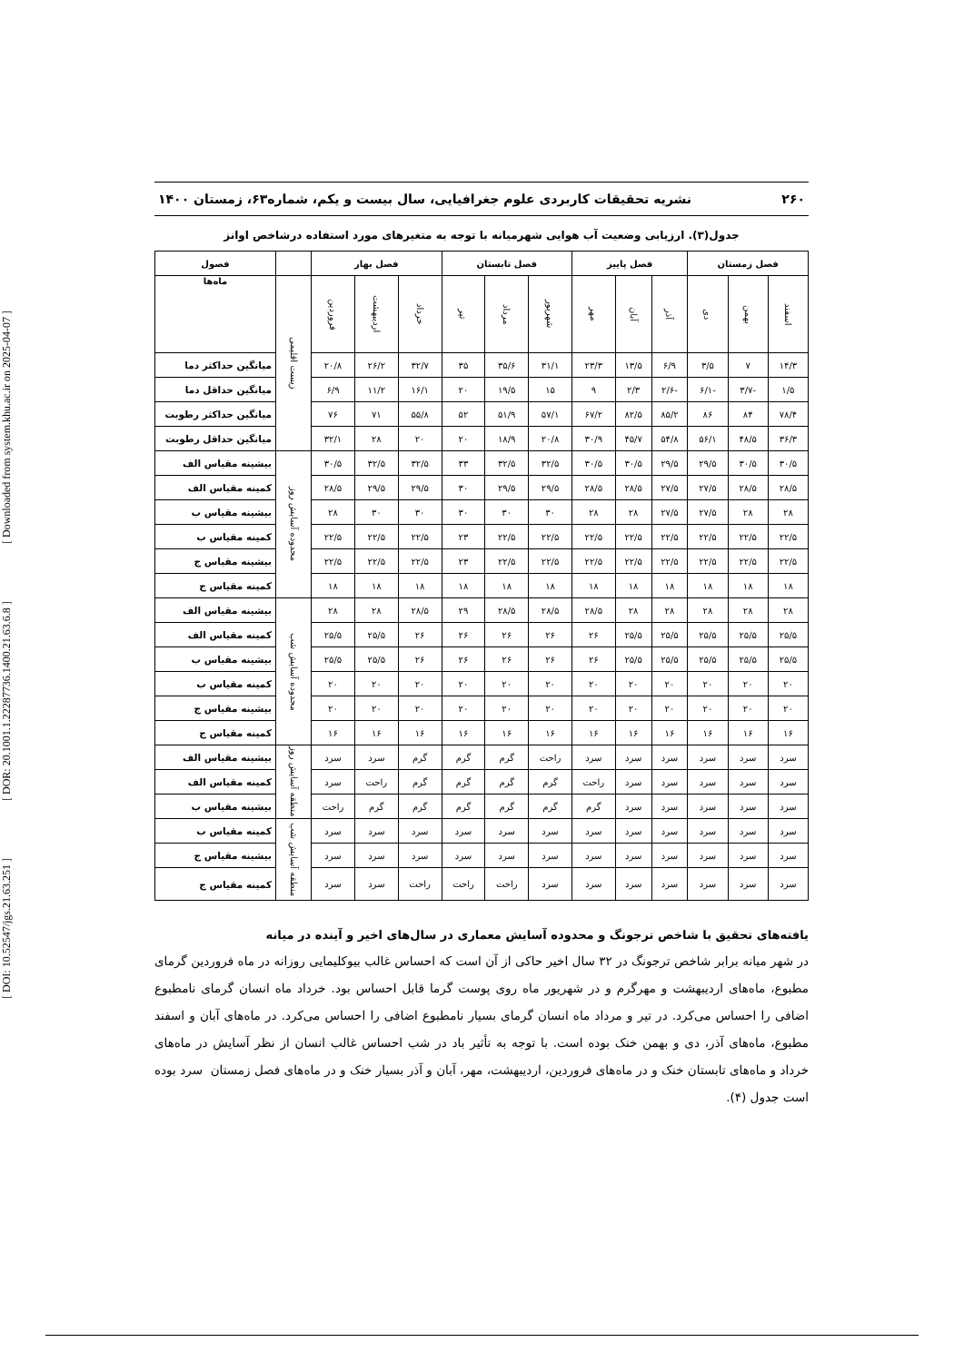[ DOI: 10.52547/jgs.21.63.251 ] [ DOR: 20.1001.1.22287736.1400.21.63.6.8 ] [ Downloaded from system.khu.ac.ir on 2025-04-07 ]
۲۶۰ نشریه تحقیقات کاربردی علوم جغرافیایی، سال بیست و یکم، شماره۶۳، زمستان ۱۴۰۰
جدول(۳). ارزیابی وضعیت آب هوایی شهرمیانه با توجه به متغیرهای مورد استفاده درشاخص اوانز
| فصل زمستان | | | فصل پاییز | | | فصل تابستان | | | فصل بهار | | | | فصول |
| --- | --- | --- | --- | --- | --- | --- | --- | --- | --- | --- | --- | --- | --- |
| اسفند | بهمن | دی | آذر | آبان | مهر | شهریور | مرداد | تیر | خرداد | اردیبهشت | فروردین | زیست اقلیمی | ماه‌ها |
| ۱۴/۳ | ۷ | ۳/۵ | ۶/۹ | ۱۳/۵ | ۲۳/۳ | ۳۱/۱ | ۳۵/۶ | ۳۵ | ۳۲/۷ | ۲۶/۲ | ۲۰/۸ | | میانگین حداکثر دما |
| ۱/۵ | -۳/۷ | -۶/۱ | -۲/۶ | ۲/۳ | ۹ | ۱۵ | ۱۹/۵ | ۲۰ | ۱۶/۱ | ۱۱/۲ | ۶/۹ | | میانگین حداقل دما |
| ۷۸/۴ | ۸۴ | ۸۶ | ۸۵/۲ | ۸۲/۵ | ۶۷/۲ | ۵۷/۱ | ۵۱/۹ | ۵۲ | ۵۵/۸ | ۷۱ | ۷۶ | | میانگین حداکثر رطوبت |
| ۳۶/۳ | ۴۸/۵ | ۵۶/۱ | ۵۴/۸ | ۴۵/۷ | ۳۰/۹ | ۲۰/۸ | ۱۸/۹ | ۲۰ | ۲۰ | ۲۸ | ۳۲/۱ | | میانگین حداقل رطوبت |
| ۳۰/۵ | ۳۰/۵ | ۲۹/۵ | ۲۹/۵ | ۳۰/۵ | ۳۰/۵ | ۳۲/۵ | ۳۲/۵ | ۳۳ | ۳۲/۵ | ۳۲/۵ | ۳۰/۵ | محدوده آسایش روز | بیشینه مقیاس الف |
| ۲۸/۵ | ۲۸/۵ | ۲۷/۵ | ۲۷/۵ | ۲۸/۵ | ۲۸/۵ | ۲۹/۵ | ۲۹/۵ | ۳۰ | ۲۹/۵ | ۲۹/۵ | ۲۸/۵ | | کمینه مقیاس الف |
| ۲۸ | ۲۸ | ۲۷/۵ | ۲۷/۵ | ۲۸ | ۲۸ | ۳۰ | ۳۰ | ۳۰ | ۳۰ | ۳۰ | ۲۸ | | بیشینه مقیاس ب |
| ۲۲/۵ | ۲۲/۵ | ۲۲/۵ | ۲۲/۵ | ۲۲/۵ | ۲۲/۵ | ۲۲/۵ | ۲۲/۵ | ۲۳ | ۲۲/۵ | ۲۲/۵ | ۲۲/۵ | | کمینه مقیاس ب |
| ۲۲/۵ | ۲۲/۵ | ۲۲/۵ | ۲۲/۵ | ۲۲/۵ | ۲۲/۵ | ۲۲/۵ | ۲۲/۵ | ۲۳ | ۲۲/۵ | ۲۲/۵ | ۲۲/۵ | | بیشینه مقیاس ج |
| ۱۸ | ۱۸ | ۱۸ | ۱۸ | ۱۸ | ۱۸ | ۱۸ | ۱۸ | ۱۸ | ۱۸ | ۱۸ | ۱۸ | | کمینه مقیاس ج |
| ۲۸ | ۲۸ | ۲۸ | ۲۸ | ۲۸ | ۲۸/۵ | ۲۸/۵ | ۲۸/۵ | ۲۹ | ۲۸/۵ | ۲۸ | ۲۸ | محدوده آسایش شب | بیشینه مقیاس الف |
| ۲۵/۵ | ۲۵/۵ | ۲۵/۵ | ۲۵/۵ | ۲۵/۵ | ۲۶ | ۲۶ | ۲۶ | ۲۶ | ۲۶ | ۲۵/۵ | ۲۵/۵ | | کمینه مقیاس الف |
| ۲۵/۵ | ۲۵/۵ | ۲۵/۵ | ۲۵/۵ | ۲۵/۵ | ۲۶ | ۲۶ | ۲۶ | ۲۶ | ۲۶ | ۲۵/۵ | ۲۵/۵ | | بیشینه مقیاس ب |
| ۲۰ | ۲۰ | ۲۰ | ۲۰ | ۲۰ | ۲۰ | ۲۰ | ۲۰ | ۲۰ | ۲۰ | ۲۰ | ۲۰ | | کمینه مقیاس ب |
| ۲۰ | ۲۰ | ۲۰ | ۲۰ | ۲۰ | ۲۰ | ۲۰ | ۲۰ | ۲۰ | ۲۰ | ۲۰ | ۲۰ | | بیشینه مقیاس ج |
| ۱۶ | ۱۶ | ۱۶ | ۱۶ | ۱۶ | ۱۶ | ۱۶ | ۱۶ | ۱۶ | ۱۶ | ۱۶ | ۱۶ | | کمینه مقیاس ج |
| سرد | سرد | سرد | سرد | سرد | سرد | راحت | گرم | گرم | گرم | سرد | سرد | منطقه آسایش روز | بیشینه مقیاس الف |
| سرد | سرد | سرد | سرد | سرد | راحت | گرم | گرم | گرم | گرم | راحت | سرد | | کمینه مقیاس الف |
| سرد | سرد | سرد | سرد | سرد | گرم | گرم | گرم | گرم | گرم | گرم | راحت | | بیشینه مقیاس ب |
| سرد | سرد | سرد | سرد | سرد | سرد | سرد | سرد | سرد | سرد | سرد | سرد | منطقه آسایش شب | کمینه مقیاس ب |
| سرد | سرد | سرد | سرد | سرد | سرد | سرد | سرد | سرد | سرد | سرد | سرد | | بیشینه مقیاس ج |
| سرد | سرد | سرد | سرد | سرد | سرد | سرد | راحت | راحت | راحت | سرد | سرد | | کمینه مقیاس ج |
یافته‌های تحقیق با شاخص ترجونگ و محدوده آسایش معماری در سال‌های اخیر و آینده در میانه
در شهر میانه برابر شاخص ترجونگ در ۳۲ سال اخیر حاکی از آن است که احساس غالب بیوکلیمایی روزانه در ماه فروردین گرمای مطبوع، ماه‌های اردیبهشت و مهرگرم و در شهریور ماه روی پوست گرما قابل احساس بود. خرداد ماه انسان گرمای نامطبوع اضافی را احساس می‌کرد. در تیر و مرداد ماه انسان گرمای بسیار نامطبوع اضافی را احساس می‌کرد. در ماه‌های آبان و اسفند مطبوع، ماه‌های آذر، دی و بهمن خنک بوده است. با توجه به تأثیر باد در شب احساس غالب انسان از نظر آسایش در ماه‌های خرداد و ماه‌های تابستان خنک و در ماه‌های فروردین، اردیبهشت، مهر، آبان و آذر بسیار خنک و در ماه‌های فصل زمستان سرد بوده است جدول (۴).